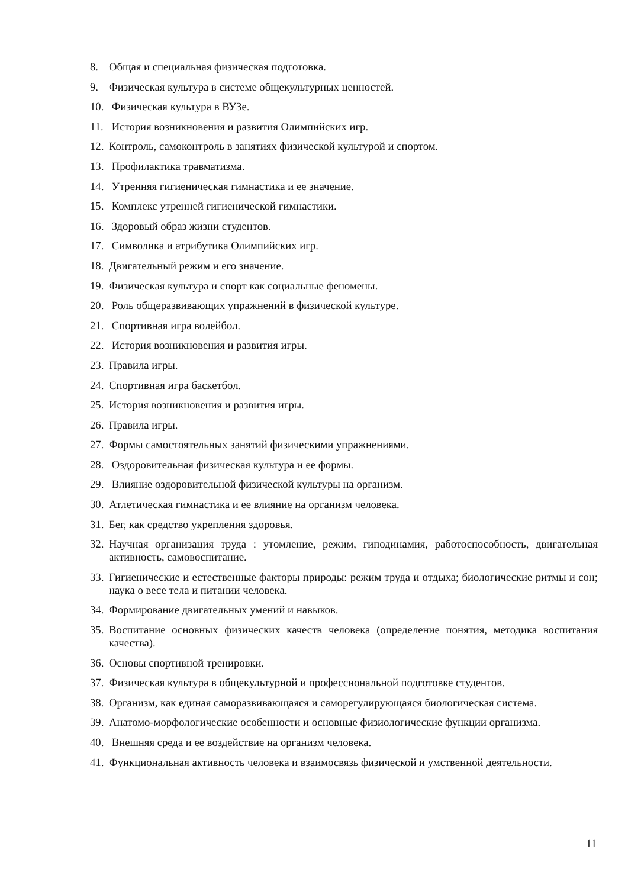8. Общая и специальная физическая подготовка.
9. Физическая культура в системе общекультурных ценностей.
10. Физическая культура в ВУЗе.
11. История возникновения и развития Олимпийских игр.
12. Контроль, самоконтроль в занятиях физической культурой и спортом.
13. Профилактика травматизма.
14. Утренняя гигиеническая гимнастика и ее значение.
15. Комплекс утренней гигиенической гимнастики.
16. Здоровый образ жизни студентов.
17. Символика и атрибутика Олимпийских игр.
18. Двигательный режим и его значение.
19. Физическая культура и спорт как социальные феномены.
20. Роль общеразвивающих упражнений в физической культуре.
21. Спортивная игра волейбол.
22. История возникновения и развития игры.
23. Правила игры.
24. Спортивная игра баскетбол.
25. История возникновения и развития игры.
26. Правила игры.
27. Формы самостоятельных занятий физическими упражнениями.
28. Оздоровительная физическая культура и ее формы.
29. Влияние оздоровительной физической культуры на организм.
30. Атлетическая гимнастика и ее влияние на организм человека.
31. Бег, как средство укрепления здоровья.
32. Научная организация труда : утомление, режим, гиподинамия, работоспособность, двигательная активность, самовоспитание.
33. Гигиенические и естественные факторы природы: режим труда и отдыха; биологические ритмы и сон; наука о весе тела и питании человека.
34. Формирование двигательных умений и навыков.
35. Воспитание основных физических качеств человека (определение понятия, методика воспитания качества).
36. Основы спортивной тренировки.
37. Физическая культура в общекультурной и профессиональной подготовке студентов.
38. Организм, как единая саморазвивающаяся и саморегулирующаяся биологическая система.
39. Анатомо-морфологические особенности и основные физиологические функции организма.
40. Внешняя среда и ее воздействие на организм человека.
41. Функциональная активность человека и взаимосвязь физической и умственной деятельности.
11